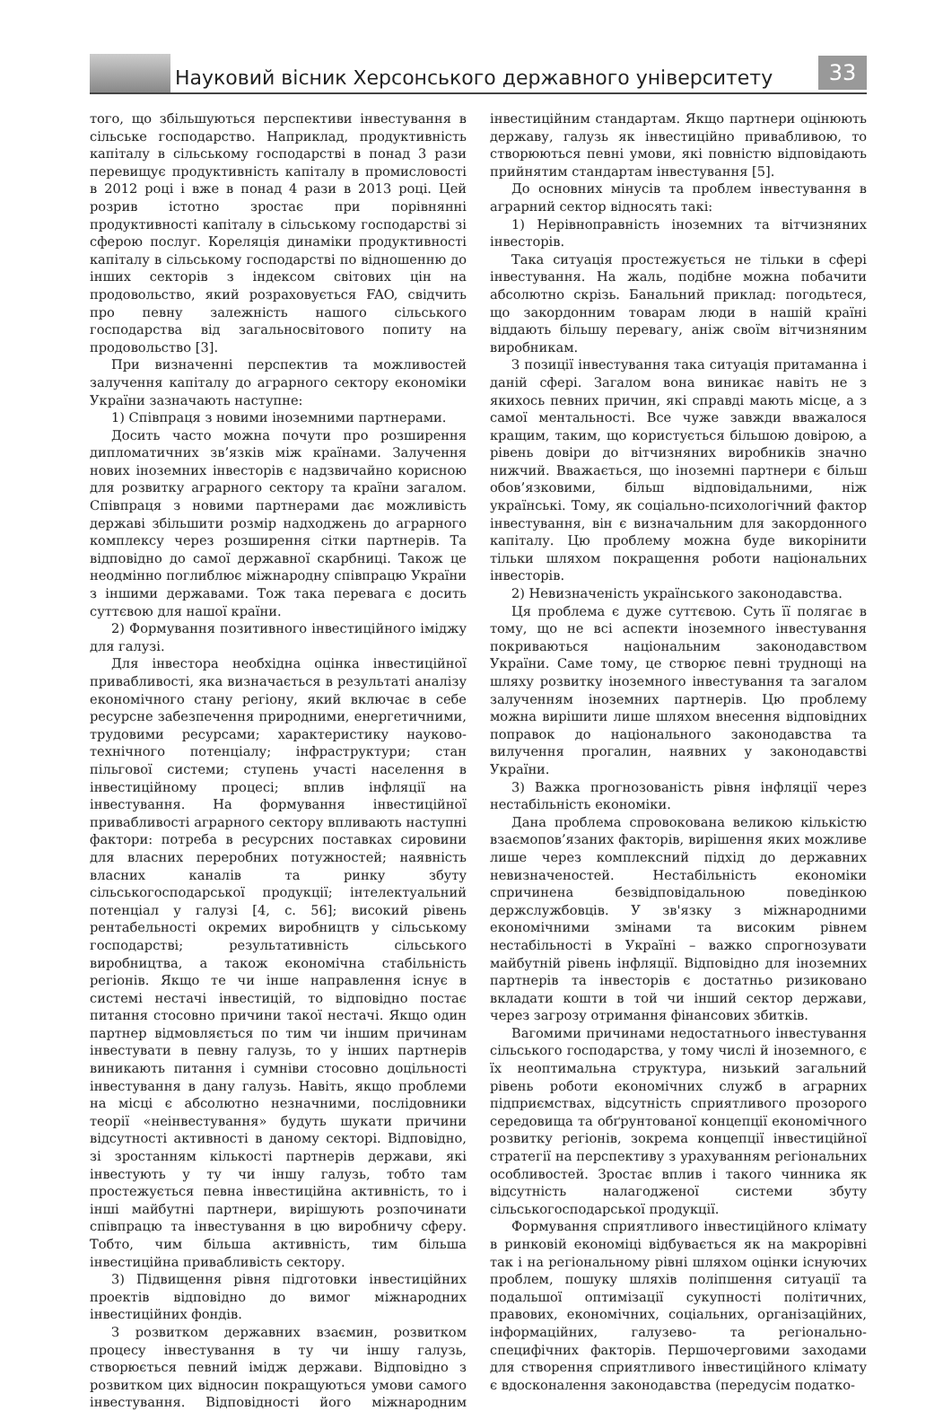Науковий вісник Херсонського державного університету
33
того, що збільшуються перспективи інвестування в сільське господарство. Наприклад, продуктивність капіталу в сільському господарстві в понад 3 рази перевищує продуктивність капіталу в промисловості в 2012 році і вже в понад 4 рази в 2013 році. Цей розрив істотно зростає при порівнянні продуктивності капіталу в сільському господарстві зі сферою послуг. Кореляція динаміки продуктивності капіталу в сільському господарстві по відношенню до інших секторів з індексом світових цін на продовольство, який розраховується FAO, свідчить про певну залежність нашого сільського господарства від загальносвітового попиту на продовольство [3].
При визначенні перспектив та можливостей залучення капіталу до аграрного сектору економіки України зазначають наступне:
1) Співпраця з новими іноземними партнерами.
Досить часто можна почути про розширення дипломатичних зв’язків між країнами. Залучення нових іноземних інвесторів є надзвичайно корисною для розвитку аграрного сектору та країни загалом. Співпраця з новими партнерами дає можливість державі збільшити розмір надходжень до аграрного комплексу через розширення сітки партнерів. Та відповідно до самої державної скарбниці. Також це неодмінно поглиблює міжнародну співпрацю України з іншими державами. Тож така перевага є досить суттєвою для нашої країни.
2) Формування позитивного інвестиційного іміджу для галузі.
Для інвестора необхідна оцінка інвестиційної привабливості, яка визначається в результаті аналізу економічного стану регіону, який включає в себе ресурсне забезпечення природними, енергетичними, трудовими ресурсами; характеристику науково-технічного потенціалу; інфраструктури; стан пільгової системи; ступень участі населення в інвестиційному процесі; вплив інфляції на інвестування. На формування інвестиційної привабливості аграрного сектору впливають наступні фактори: потреба в ресурсних поставках сировини для власних переробних потужностей; наявність власних каналів та ринку збуту сільськогосподарської продукції; інтелектуальний потенціал у галузі [4, с. 56]; високий рівень рентабельності окремих виробництв у сільському господарстві; результативність сільського виробництва, а також економічна стабільність регіонів. Якщо те чи інше направлення існує в системі нестачі інвестицій, то відповідно постає питання стосовно причини такої нестачі. Якщо один партнер відмовляється по тим чи іншим причинам інвестувати в певну галузь, то у інших партнерів виникають питання і сумніви стосовно доцільності інвестування в дану галузь. Навіть, якщо проблеми на місці є абсолютно незначними, послідовники теорії «неінвестування» будуть шукати причини відсутності активності в даному секторі. Відповідно, зі зростанням кількості партнерів держави, які інвестують у ту чи іншу галузь, тобто там простежується певна інвестиційна активність, то і інші майбутні партнери, вирішують розпочинати співпрацю та інвестування в цю виробничу сферу. Тобто, чим більша активність, тим більша інвестиційна привабливість сектору.
3) Підвищення рівня підготовки інвестиційних проектів відповідно до вимог міжнародних інвестиційних фондів.
З розвитком державних взаємин, розвитком процесу інвестування в ту чи іншу галузь, створюється певний імідж держави. Відповідно з розвитком цих відносин покращуються умови самого інвестування. Відповідності його міжнародним інвестиційним стандартам. Якщо партнери оцінюють державу, галузь як інвестиційно привабливою, то створюються певні умови, які повністю відповідають прийнятим стандартам інвестування [5].
До основних мінусів та проблем інвестування в аграрний сектор відносять такі:
1) Нерівноправність іноземних та вітчизняних інвесторів.
Така ситуація простежується не тільки в сфері інвестування. На жаль, подібне можна побачити абсолютно скрізь. Банальний приклад: погодьтеся, що закордонним товарам люди в нашій країні віддають більшу перевагу, аніж своїм вітчизняним виробникам.
З позиції інвестування така ситуація притаманна і даній сфері. Загалом вона виникає навіть не з якихось певних причин, які справді мають місце, а з самої ментальності. Все чуже завжди вважалося кращим, таким, що користується більшою довірою, а рівень довіри до вітчизняних виробників значно нижчий. Вважається, що іноземні партнери є більш обов’язковими, більш відповідальними, ніж українські. Тому, як соціально-психологічний фактор інвестування, він є визначальним для закордонного капіталу. Цю проблему можна буде викорінити тільки шляхом покращення роботи національних інвесторів.
2) Невизначеність українського законодавства.
Ця проблема є дуже суттєвою. Суть її полягає в тому, що не всі аспекти іноземного інвестування покриваються національним законодавством України. Саме тому, це створює певні труднощі на шляху розвитку іноземного інвестування та загалом залученням іноземних партнерів. Цю проблему можна вирішити лише шляхом внесення відповідних поправок до національного законодавства та вилучення прогалин, наявних у законодавстві України.
3) Важка прогнозованість рівня інфляції через нестабільність економіки.
Дана проблема спровокована великою кількістю взаємопов’язаних факторів, вирішення яких можливе лише через комплексний підхід до державних невизначеностей. Нестабільність економіки спричинена безвідповідальною поведінкою держслужбовців. У зв'язку з міжнародними економічними змінами та високим рівнем нестабільності в Україні – важко спрогнозувати майбутній рівень інфляції. Відповідно для іноземних партнерів та інвесторів є достатньо ризиковано вкладати кошти в той чи інший сектор держави, через загрозу отримання фінансових збитків.
Вагомими причинами недостатнього інвестування сільського господарства, у тому числі й іноземного, є їх неоптимальна структура, низький загальний рівень роботи економічних служб в аграрних підприємствах, відсутність сприятливого прозорого середовища та обґрунтованої концепції економічного розвитку регіонів, зокрема концепції інвестиційної стратегії на перспективу з урахуванням регіональних особливостей. Зростає вплив і такого чинника як відсутність налагодженої системи збуту сільськогосподарської продукції.
Формування сприятливого інвестиційного клімату в ринковій економіці відбувається як на макрорівні так і на регіональному рівні шляхом оцінки існуючих проблем, пошуку шляхів поліпшення ситуації та подальшої оптимізації сукупності політичних, правових, економічних, соціальних, організаційних, інформаційних, галузево- та регіонально-специфічних факторів. Першочерговими заходами для створення сприятливого інвестиційного клімату є вдосконалення законодавства (передусім податко-